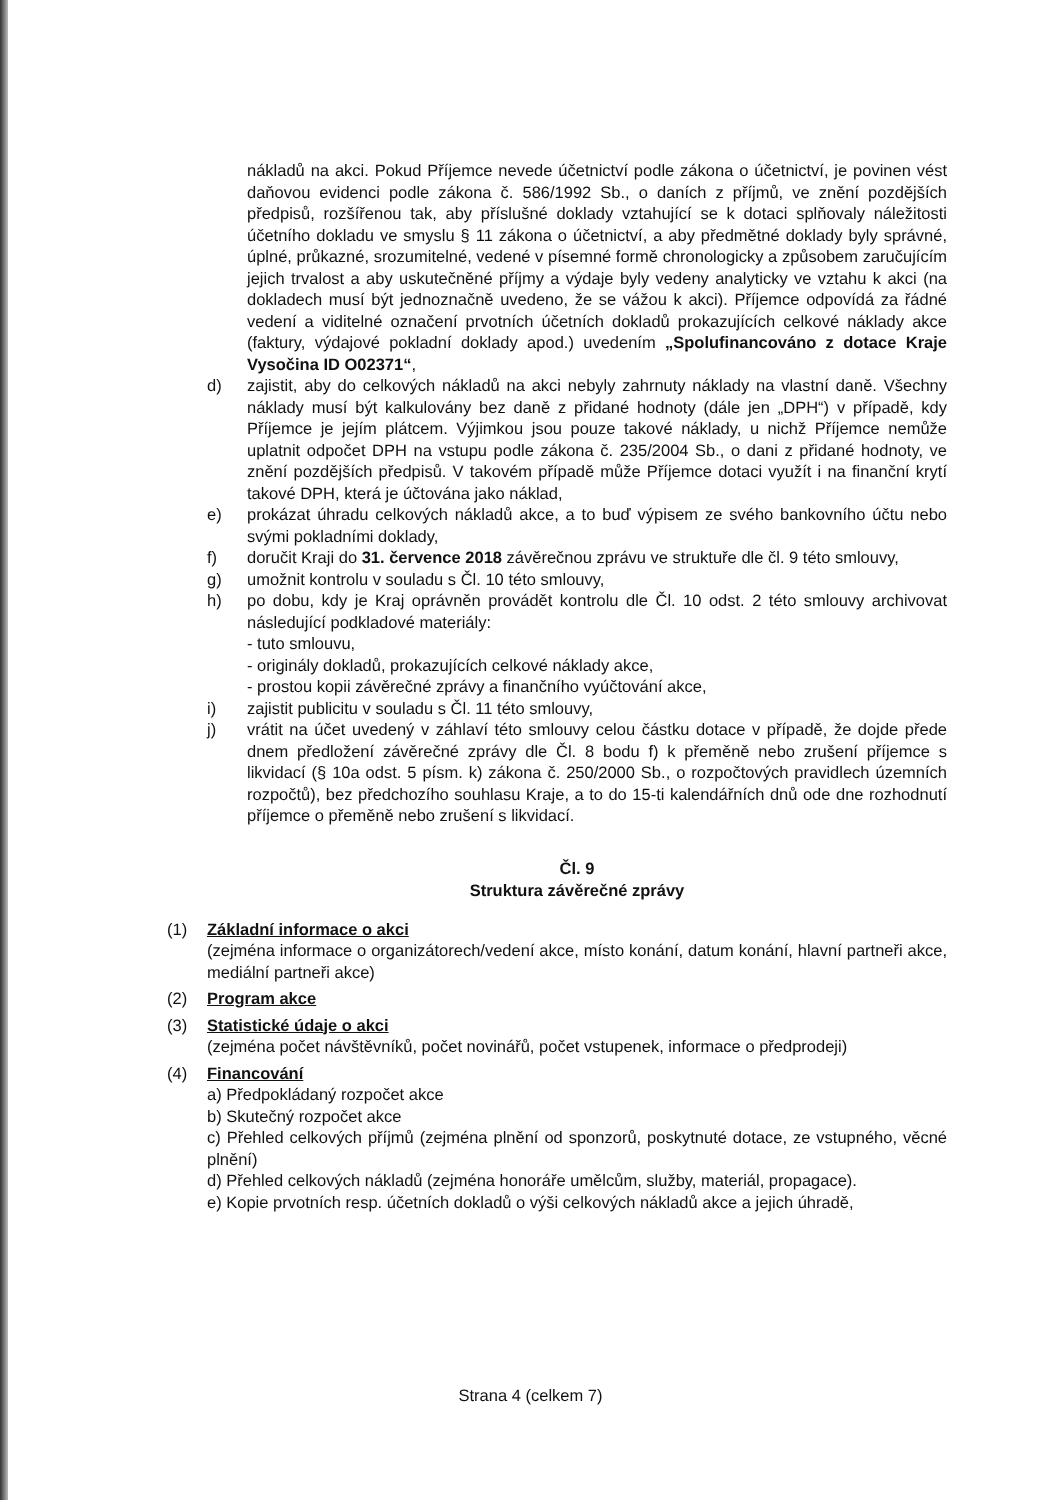nákladů na akci. Pokud Příjemce nevede účetnictví podle zákona o účetnictví, je povinen vést daňovou evidenci podle zákona č. 586/1992 Sb., o daních z příjmů, ve znění pozdějších předpisů, rozšířenou tak, aby příslušné doklady vztahující se k dotaci splňovaly náležitosti účetního dokladu ve smyslu § 11 zákona o účetnictví, a aby předmětné doklady byly správné, úplné, průkazné, srozumitelné, vedené v písemné formě chronologicky a způsobem zaručujícím jejich trvalost a aby uskutečněné příjmy a výdaje byly vedeny analyticky ve vztahu k akci (na dokladech musí být jednoznačně uvedeno, že se vážou k akci). Příjemce odpovídá za řádné vedení a viditelné označení prvotních účetních dokladů prokazujících celkové náklady akce (faktury, výdajové pokladní doklady apod.) uvedením „Spolufinancováno z dotace Kraje Vysočina ID O02371“,
d) zajistit, aby do celkových nákladů na akci nebyly zahrnuty náklady na vlastní daně. Všechny náklady musí být kalkulovány bez daně z přidané hodnoty (dále jen „DPH“) v případě, kdy Příjemce je jejím plátcem. Výjimkou jsou pouze takové náklady, u nichž Příjemce nemůže uplatnit odpočet DPH na vstupu podle zákona č. 235/2004 Sb., o dani z přidané hodnoty, ve znění pozdějších předpisů. V takovém případě může Příjemce dotaci využít i na finanční krytí takové DPH, která je účtována jako náklad,
e) prokázat úhradu celkových nákladů akce, a to buď výpisem ze svého bankovního účtu nebo svými pokladními doklady,
f) doručit Kraji do 31. července 2018 závěrečnou zprávu ve struktuře dle čl. 9 této smlouvy,
g) umožnit kontrolu v souladu s Čl. 10 této smlouvy,
h) po dobu, kdy je Kraj oprávněn provádět kontrolu dle Čl. 10 odst. 2 této smlouvy archivovat následující podkladové materiály:
- tuto smlouvu,
- originály dokladů, prokazujících celkové náklady akce,
- prostou kopii závěrečné zprávy a finančního vyúčtování akce,
i) zajistit publicitu v souladu s Čl. 11 této smlouvy,
j) vrátit na účet uvedený v záhlaví této smlouvy celou částku dotace v případě, že dojde přede dnem předložení závěrečné zprávy dle Čl. 8 bodu f) k přeměně nebo zrušení příjemce s likvidací (§ 10a odst. 5 písm. k) zákona č. 250/2000 Sb., o rozpočtových pravidlech územních rozpočtů), bez předchozího souhlasu Kraje, a to do 15-ti kalendářních dnů ode dne rozhodnutí příjemce o přeměně nebo zrušení s likvidací.
Čl. 9
Struktura závěrečné zprávy
(1) Základní informace o akci
(zejména informace o organizátorech/vedení akce, místo konání, datum konání, hlavní partneři akce, mediální partneři akce)
(2) Program akce
(3) Statistické údaje o akci
(zejména počet návštěvníků, počet novinářů, počet vstupenek, informace o předprodeji)
(4) Financování
a) Předpokládaný rozpočet akce
b) Skutečný rozpočet akce
c) Přehled celkových příjmů (zejména plnění od sponzorů, poskytnuté dotace, ze vstupného, věcné plnění)
d) Přehled celkových nákladů (zejména honoráře umělcům, služby, materiál, propagace).
e) Kopie prvotních resp. účetních dokladů o výši celkových nákladů akce a jejich úhradě,
Strana 4 (celkem 7)